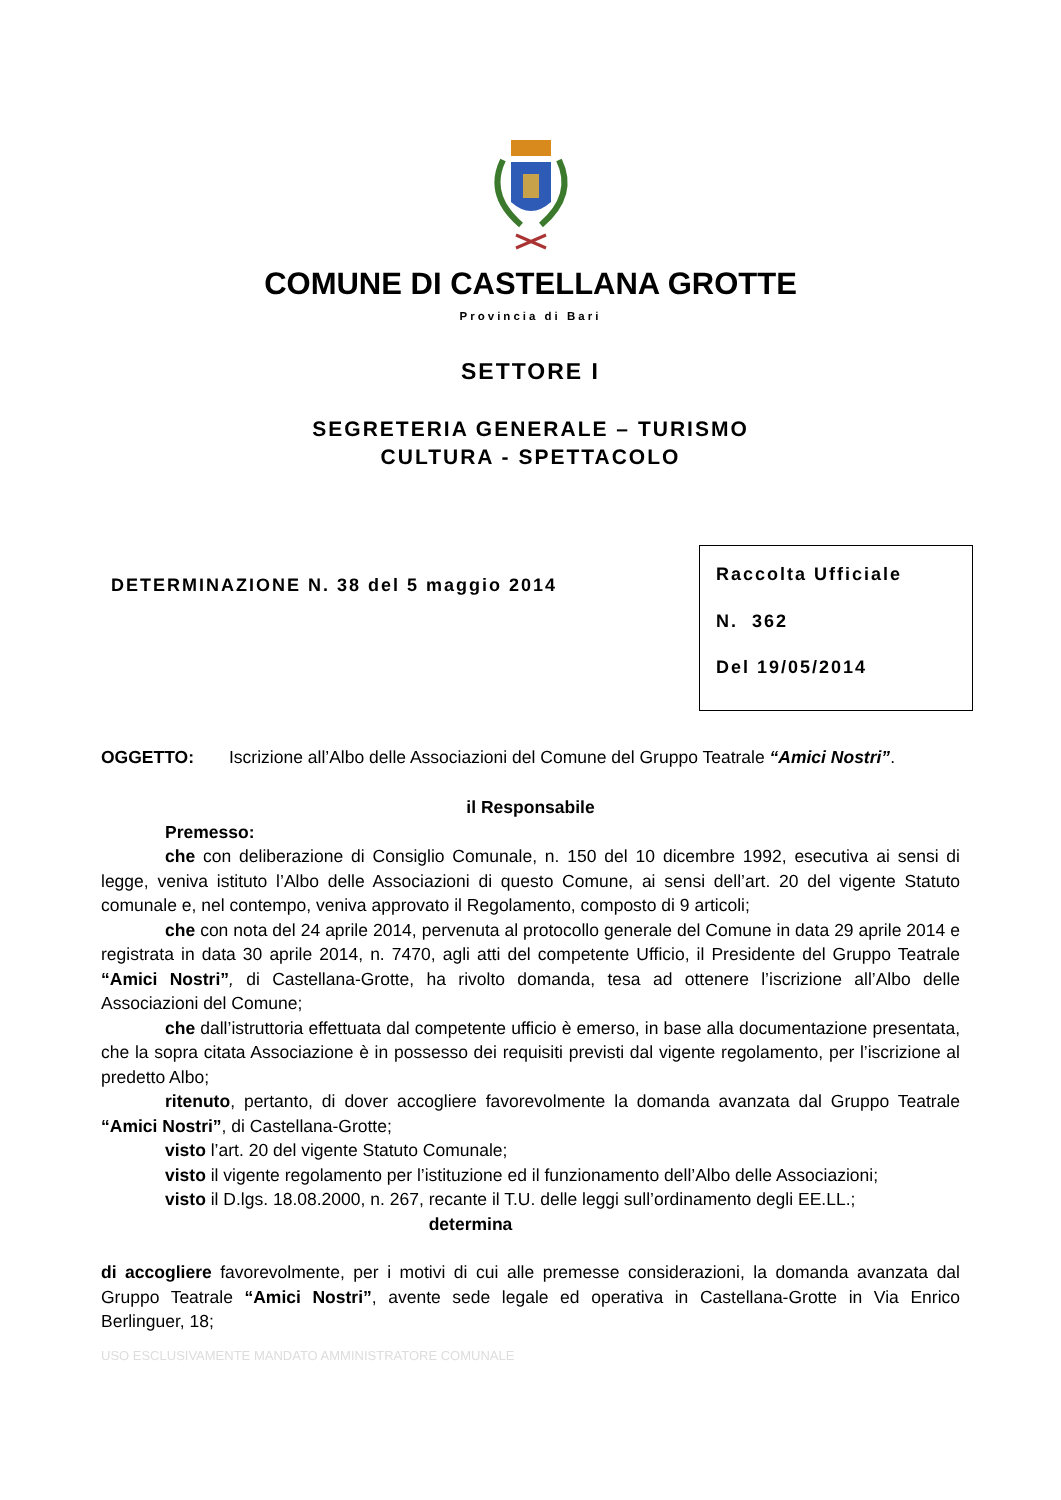COMUNE DI CASTELLANA GROTTE
Provincia di Bari
SETTORE I
SEGRETERIA GENERALE – TURISMO
CULTURA - SPETTACOLO
DETERMINAZIONE N. 38 del 5 maggio 2014
Raccolta Ufficiale
N. 362
Del 19/05/2014
OGGETTO: Iscrizione all’Albo delle Associazioni del Comune del Gruppo Teatrale “Amici Nostri”.
il Responsabile
Premesso:
che con deliberazione di Consiglio Comunale, n. 150 del 10 dicembre 1992, esecutiva ai sensi di legge, veniva istituto l’Albo delle Associazioni di questo Comune, ai sensi dell’art. 20 del vigente Statuto comunale e, nel contempo, veniva approvato il Regolamento, composto di 9 articoli;
che con nota del 24 aprile 2014, pervenuta al protocollo generale del Comune in data 29 aprile 2014 e registrata in data 30 aprile 2014, n. 7470, agli atti del competente Ufficio, il Presidente del Gruppo Teatrale “Amici Nostri”, di Castellana-Grotte, ha rivolto domanda, tesa ad ottenere l’iscrizione all’Albo delle Associazioni del Comune;
che dall’istruttoria effettuata dal competente ufficio è emerso, in base alla documentazione presentata, che la sopra citata Associazione è in possesso dei requisiti previsti dal vigente regolamento, per l’iscrizione al predetto Albo;
ritenuto, pertanto, di dover accogliere favorevolmente la domanda avanzata dal Gruppo Teatrale “Amici Nostri”, di Castellana-Grotte;
visto l’art. 20 del vigente Statuto Comunale;
visto il vigente regolamento per l’istituzione ed il funzionamento dell’Albo delle Associazioni;
visto il D.lgs. 18.08.2000, n. 267, recante il T.U. delle leggi sull’ordinamento degli EE.LL.;
determina
di accogliere favorevolmente, per i motivi di cui alle premesse considerazioni, la domanda avanzata dal Gruppo Teatrale “Amici Nostri”, avente sede legale ed operativa in Castellana-Grotte in Via Enrico Berlinguer, 18;
USO ESCLUSIVAMENTE MANDATO AMMINISTRATORE COMUNALE